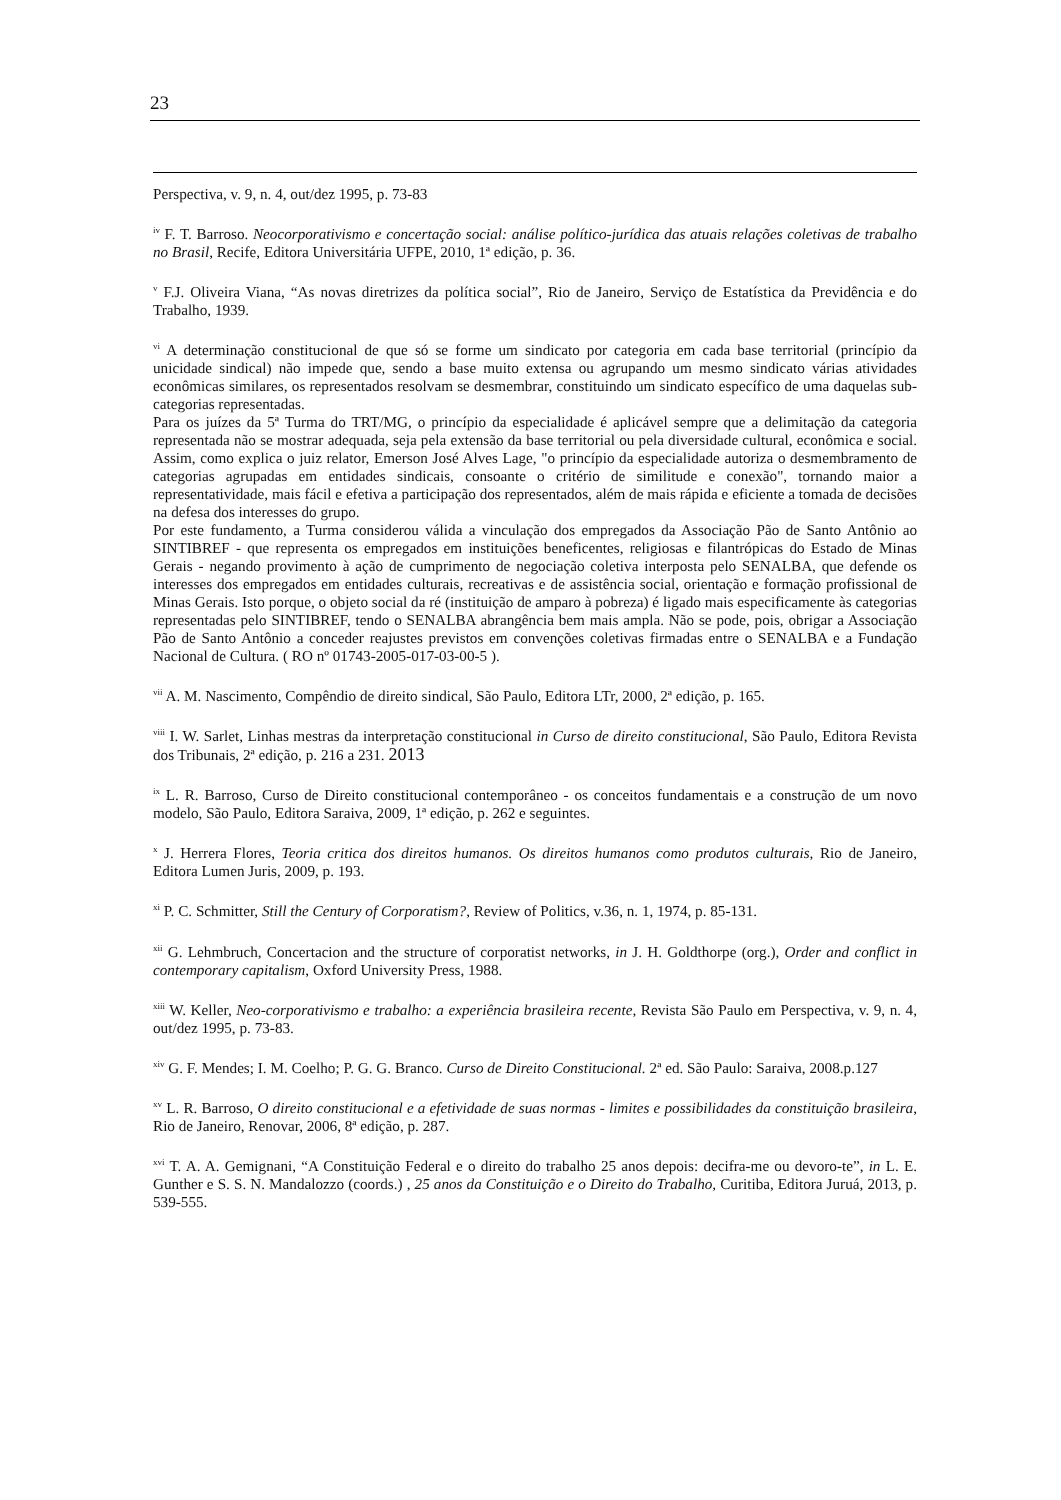23
Perspectiva, v. 9, n. 4, out/dez 1995, p. 73-83
<sup>iv</sup> F. T. Barroso. Neocorporativismo e concertação social: análise político-jurídica das atuais relações coletivas de trabalho no Brasil, Recife, Editora Universitária UFPE, 2010, 1ª edição, p. 36.
<sup>v</sup> F.J. Oliveira Viana, “As novas diretrizes da política social”, Rio de Janeiro, Serviço de Estatística da Previdência e do Trabalho, 1939.
<sup>vi</sup> A determinação constitucional de que só se forme um sindicato por categoria em cada base territorial (princípio da unicidade sindical) não impede que, sendo a base muito extensa ou agrupando um mesmo sindicato várias atividades econômicas similares, os representados resolvam se desmembrar, constituindo um sindicato específico de uma daquelas sub-categorias representadas.
Para os juízes da 5ª Turma do TRT/MG, o princípio da especialidade é aplicável sempre que a delimitação da categoria representada não se mostrar adequada, seja pela extensão da base territorial ou pela diversidade cultural, econômica e social. Assim, como explica o juiz relator, Emerson José Alves Lage, "o princípio da especialidade autoriza o desmembramento de categorias agrupadas em entidades sindicais, consoante o critério de similitude e conexão", tornando maior a representatividade, mais fácil e efetiva a participação dos representados, além de mais rápida e eficiente a tomada de decisões na defesa dos interesses do grupo.
Por este fundamento, a Turma considerou válida a vinculação dos empregados da Associação Pão de Santo Antônio ao SINTIBREF - que representa os empregados em instituições beneficentes, religiosas e filantrópicas do Estado de Minas Gerais - negando provimento à ação de cumprimento de negociação coletiva interposta pelo SENALBA, que defende os interesses dos empregados em entidades culturais, recreativas e de assistência social, orientação e formação profissional de Minas Gerais. Isto porque, o objeto social da ré (instituição de amparo à pobreza) é ligado mais especificamente às categorias representadas pelo SINTIBREF, tendo o SENALBA abrangência bem mais ampla. Não se pode, pois, obrigar a Associação Pão de Santo Antônio a conceder reajustes previstos em convenções coletivas firmadas entre o SENALBA e a Fundação Nacional de Cultura. ( RO nº 01743-2005-017-03-00-5 ).
<sup>vii</sup> A. M. Nascimento, Compêndio de direito sindical, São Paulo, Editora LTr, 2000, 2ª edição, p. 165.
<sup>viii</sup> I. W. Sarlet, Linhas mestras da interpretação constitucional in Curso de direito constitucional, São Paulo, Editora Revista dos Tribunais, 2ª edição, p. 216 a 231. 2013
<sup>ix</sup> L. R. Barroso, Curso de Direito constitucional contemporâneo - os conceitos fundamentais e a construção de um novo modelo, São Paulo, Editora Saraiva, 2009, 1ª edição, p. 262 e seguintes.
<sup>x</sup> J. Herrera Flores, Teoria critica dos direitos humanos. Os direitos humanos como produtos culturais, Rio de Janeiro, Editora Lumen Juris, 2009, p. 193.
<sup>xi</sup> P. C. Schmitter, Still the Century of Corporatism?, Review of Politics, v.36, n. 1, 1974, p. 85-131.
<sup>xii</sup> G. Lehmbruch, Concertacion and the structure of corporatist networks, in J. H. Goldthorpe (org.), Order and conflict in contemporary capitalism, Oxford University Press, 1988.
<sup>xiii</sup> W. Keller, Neo-corporativismo e trabalho: a experiência brasileira recente, Revista São Paulo em Perspectiva, v. 9, n. 4, out/dez 1995, p. 73-83.
<sup>xiv</sup> G. F. Mendes; I. M. Coelho; P. G. G. Branco. Curso de Direito Constitucional. 2ª ed. São Paulo: Saraiva, 2008.p.127
<sup>xv</sup> L. R. Barroso, O direito constitucional e a efetividade de suas normas - limites e possibilidades da constituição brasileira, Rio de Janeiro, Renovar, 2006, 8ª edição, p. 287.
<sup>xvi</sup> T. A. A. Gemignani, “A Constituição Federal e o direito do trabalho 25 anos depois: decifra-me ou devoro-te”, in L. E. Gunther e S. S. N. Mandalozzo (coords.) , 25 anos da Constituição e o Direito do Trabalho, Curitiba, Editora Juruá, 2013, p. 539-555.